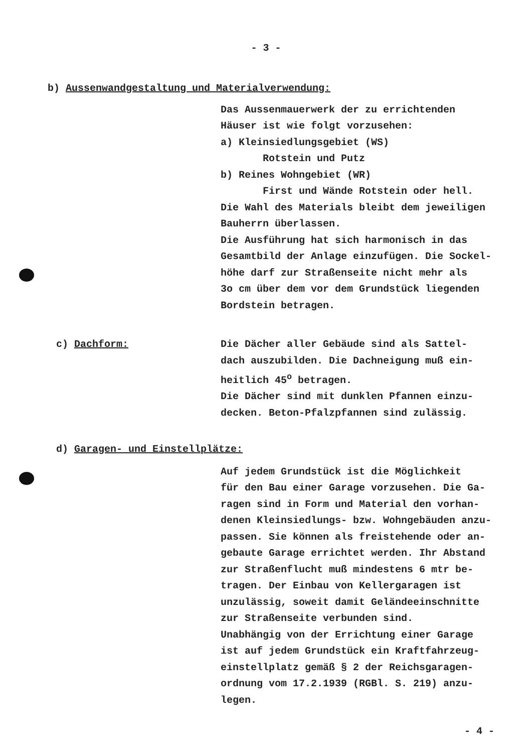- 3 -
b) Aussenwandgestaltung und Materialverwendung:
Das Aussenmauerwerk der zu errichtenden
Häuser ist wie folgt vorzusehen:
a) Kleinsiedlungsgebiet (WS)
Rotstein und Putz
b) Reines Wohngebiet (WR)
First und Wände Rotstein oder hell.
Die Wahl des Materials bleibt dem jeweiligen
Bauherrn überlassen.
Die Ausführung hat sich harmonisch in das
Gesamtbild der Anlage einzufügen. Die Sockel-
höhe darf zur Straßenseite nicht mehr als
3o cm über dem vor dem Grundstück liegenden
Bordstein betragen.
c) Dachform: Die Dächer aller Gebäude sind als Sattel-
dach auszubilden. Die Dachneigung muß ein-
heitlich 45<sup>o</sup> betragen.
Die Dächer sind mit dunklen Pfannen einzu-
decken. Beton-Pfalzpfannen sind zulässig.
d) Garagen- und Einstellplätze:
Auf jedem Grundstück ist die Möglichkeit
für den Bau einer Garage vorzusehen. Die Ga-
ragen sind in Form und Material den vorhan-
denen Kleinsiedlungs- bzw. Wohngebäuden anzu-
passen. Sie können als freistehende oder an-
gebaute Garage errichtet werden. Ihr Abstand
zur Straßenflucht muß mindestens 6 mtr be-
tragen. Der Einbau von Kellergaragen ist
unzulässig, soweit damit Geländeeinschnitte
zur Straßenseite verbunden sind.
Unabhängig von der Errichtung einer Garage
ist auf jedem Grundstück ein Kraftfahrzeug-
einstellplatz gemäß § 2 der Reichsgaragen-
ordnung vom 17.2.1939 (RGBl. S. 219) anzu-
legen.
- 4 -